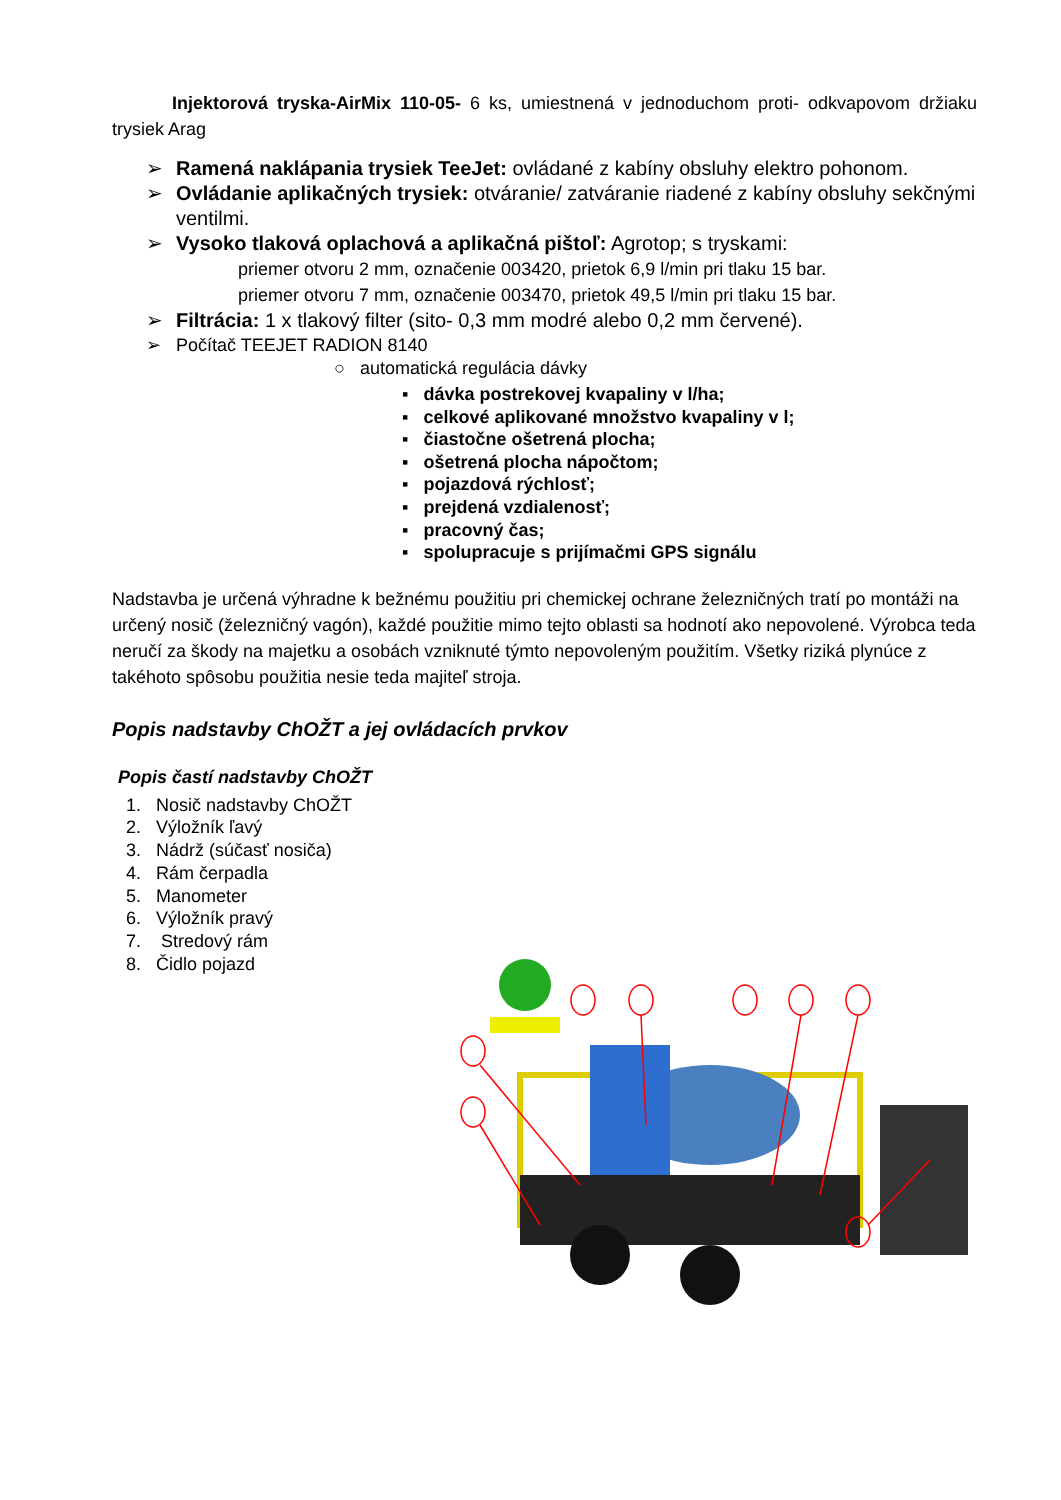Injektorová tryska-AirMix 110-05- 6 ks, umiestnená v jednoduchom proti- odkvapovom držiaku trysiek Arag
➢ Ramená naklápania trysiek TeeJet: ovládané z kabíny obsluhy elektro pohonom.
➢ Ovládanie aplikačných trysiek: otváranie/ zatváranie riadené z kabíny obsluhy sekčnými ventilmi.
➢ Vysoko tlaková oplachová a aplikačná pištoľ: Agrotop; s tryskami:
priemer otvoru 2 mm, označenie 003420, prietok 6,9 l/min pri tlaku 15 bar.
priemer otvoru 7 mm, označenie 003470, prietok 49,5 l/min pri tlaku 15 bar.
➢ Filtrácia: 1 x tlakový filter (sito- 0,3 mm modré alebo 0,2 mm červené).
➢ Počítač TEEJET RADION 8140
○ automatická regulácia dávky
▪ dávka postrekovej kvapaliny v l/ha;
▪ celkové aplikované množstvo kvapaliny v l;
▪ čiastočne ošetrená plocha;
▪ ošetrená plocha nápočtom;
▪ pojazdová rýchlosť;
▪ prejdená vzdialenosť;
▪ pracovný čas;
▪ spolupracuje s prijímačmi GPS signálu
Nadstavba je určená výhradne k bežnému použitiu pri chemickej ochrane železničných tratí po montáži na určený nosič (železničný vagón), každé použitie mimo tejto oblasti sa hodnotí ako nepovolené. Výrobca teda neručí za škody na majetku a osobách vzniknuté týmto nepovoleným použitím. Všetky riziká plynúce z takéhoto spôsobu použitia nesie teda majiteľ stroja.
Popis nadstavby ChOŽT a jej ovládacích prvkov
Popis častí nadstavby ChOŽT
1. Nosič nadstavby ChOŽT
2. Výložník ľavý
3. Nádrž (súčasť nosiča)
4. Rám čerpadla
5. Manometer
6. Výložník pravý
7. Stredový rám
8. Čidlo pojazd